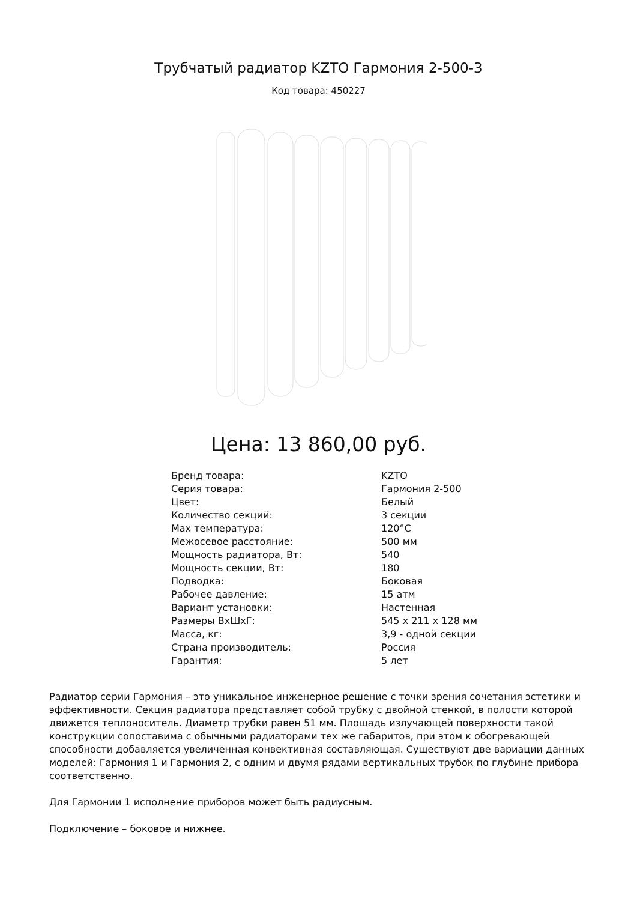Трубчатый радиатор KZTO Гармония 2-500-3
Код товара: 450227
Цена: 13 860,00 руб.
| Бренд товара: | KZTO |
| Серия товара: | Гармония 2-500 |
| Цвет: | Белый |
| Количество секций: | 3 секции |
| Max температура: | 120°C |
| Межосевое расстояние: | 500 мм |
| Мощность радиатора, Вт: | 540 |
| Мощность секции, Вт: | 180 |
| Подводка: | Боковая |
| Рабочее давление: | 15 атм |
| Вариант установки: | Настенная |
| Размеры ВхШхГ: | 545 x 211 x 128 мм |
| Масса, кг: | 3,9 - одной секции |
| Страна производитель: | Россия |
| Гарантия: | 5 лет |
Радиатор серии Гармония – это уникальное инженерное решение с точки зрения сочетания эстетики и эффективности. Секция радиатора представляет собой трубку с двойной стенкой, в полости которой движется теплоноситель. Диаметр трубки равен 51 мм. Площадь излучающей поверхности такой конструкции сопоставима с обычными радиаторами тех же габаритов, при этом к обогревающей способности добавляется увеличенная конвективная составляющая. Существуют две вариации данных моделей: Гармония 1 и Гармония 2, с одним и двумя рядами вертикальных трубок по глубине прибора соответственно.
Для Гармонии 1 исполнение приборов может быть радиусным.
Подключение – боковое и нижнее.